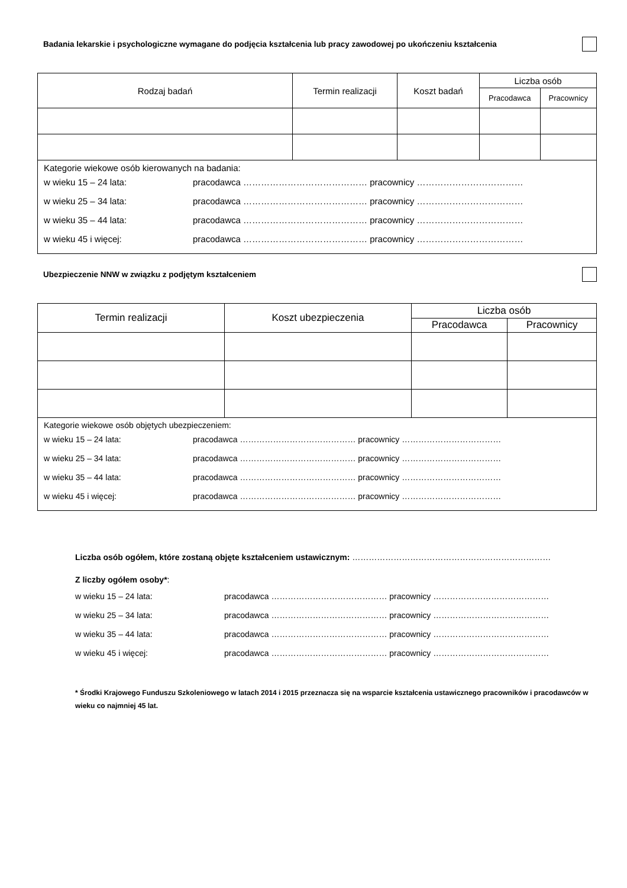Badania lekarskie i psychologiczne wymagane do podjęcia kształcenia lub pracy zawodowej po ukończeniu kształcenia
| Rodzaj badań | Termin realizacji | Koszt badań | Liczba osób | |
| --- | --- | --- | --- | --- |
| | | | Pracodawca | Pracownicy |
| Kategorie wiekowe osób kierowanych na badania: w wieku 15 – 24 lata: pracodawca …………………………………… pracownicy ……………………………… w wieku 25 – 34 lata: pracodawca …………………………………… pracownicy ……………………………… w wieku 35 – 44 lata: pracodawca …………………………………… pracownicy ……………………………… w wieku 45 i więcej: pracodawca …………………………………… pracownicy ……………………………… | | | | |
Ubezpieczenie NNW w związku z podjętym kształceniem
| Termin realizacji | Koszt ubezpieczenia | Liczba osób | |
| --- | --- | --- | --- |
| | | Pracodawca | Pracownicy |
| Kategorie wiekowe osób objętych ubezpieczeniem: w wieku 15 – 24 lata: pracodawca …………………………………… pracownicy ……………………………… w wieku 25 – 34 lata: pracodawca …………………………………… pracownicy ……………………………… w wieku 35 – 44 lata: pracodawca …………………………………… pracownicy ……………………………… w wieku 45 i więcej: pracodawca …………………………………… pracownicy ……………………………… | | | |
Liczba osób ogółem, które zostaną objęte kształceniem ustawicznym: ………………………………………………………………
Z liczby ogółem osoby*:
w wieku 15 – 24 lata: pracodawca …………………………………… pracownicy ……………………………………
w wieku 25 – 34 lata: pracodawca …………………………………… pracownicy ……………………………………
w wieku 35 – 44 lata: pracodawca …………………………………… pracownicy ……………………………………
w wieku 45 i więcej: pracodawca …………………………………… pracownicy ……………………………………
* Środki Krajowego Funduszu Szkoleniowego w latach 2014 i 2015 przeznacza się na wsparcie kształcenia ustawicznego pracowników i pracodawców w wieku co najmniej 45 lat.